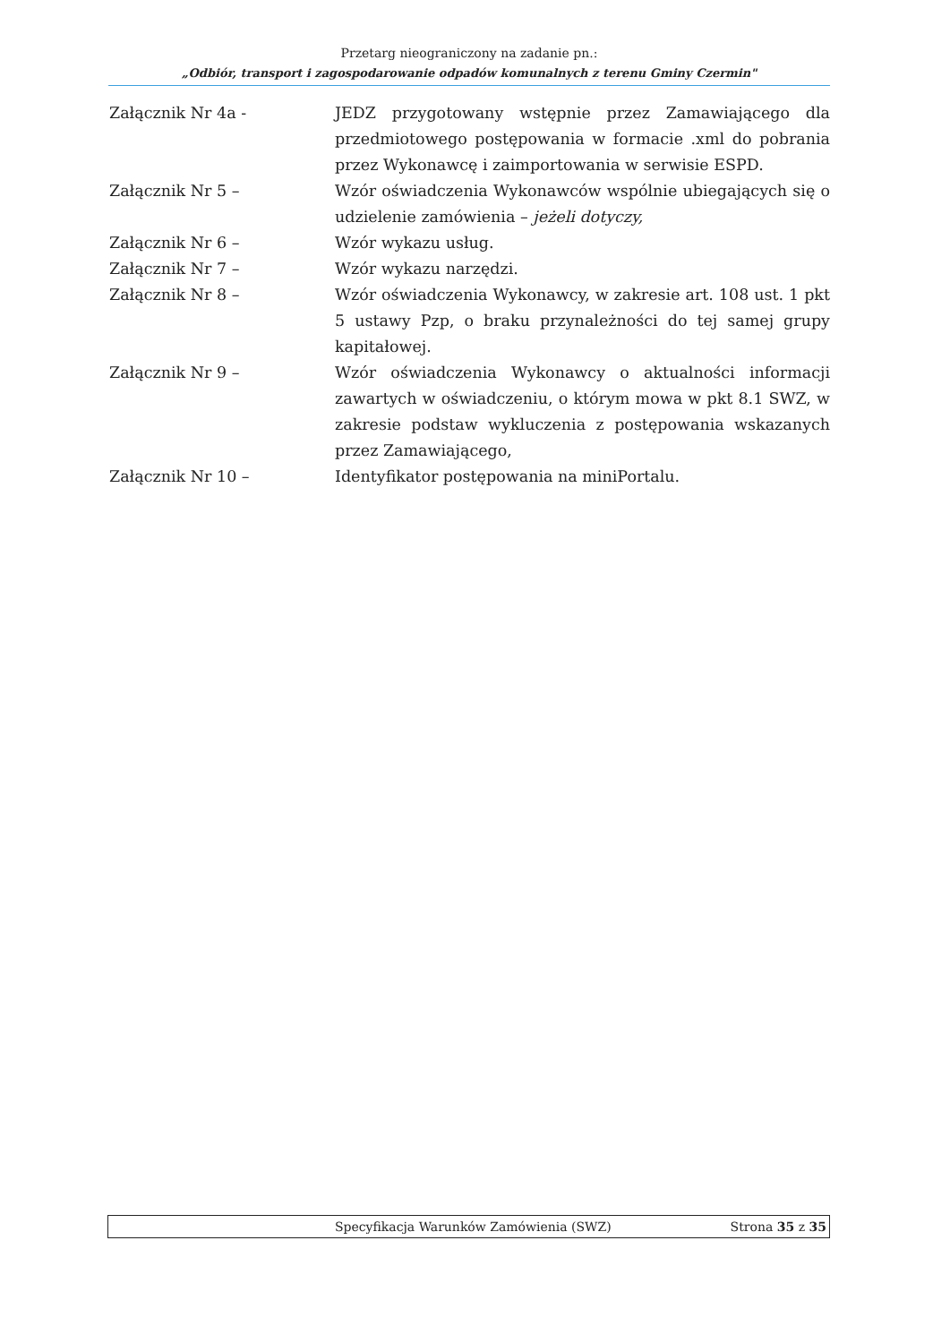Przetarg nieograniczony na zadanie pn.:
„Odbiór, transport i zagospodarowanie odpadów komunalnych z terenu Gminy Czermin"
Załącznik Nr 4a - JEDZ przygotowany wstępnie przez Zamawiającego dla przedmiotowego postępowania w formacie .xml do pobrania przez Wykonawcę i zaimportowania w serwisie ESPD.
Załącznik Nr 5 – Wzór oświadczenia Wykonawców wspólnie ubiegających się o udzielenie zamówienia – jeżeli dotyczy,
Załącznik Nr 6 – Wzór wykazu usług.
Załącznik Nr 7 – Wzór wykazu narzędzi.
Załącznik Nr 8 – Wzór oświadczenia Wykonawcy, w zakresie art. 108 ust. 1 pkt 5 ustawy Pzp, o braku przynależności do tej samej grupy kapitałowej.
Załącznik Nr 9 – Wzór oświadczenia Wykonawcy o aktualności informacji zawartych w oświadczeniu, o którym mowa w pkt 8.1 SWZ, w zakresie podstaw wykluczenia z postępowania wskazanych przez Zamawiającego,
Załącznik Nr 10 – Identyfikator postępowania na miniPortalu.
Specyfikacja Warunków Zamówienia (SWZ) Strona 35 z 35